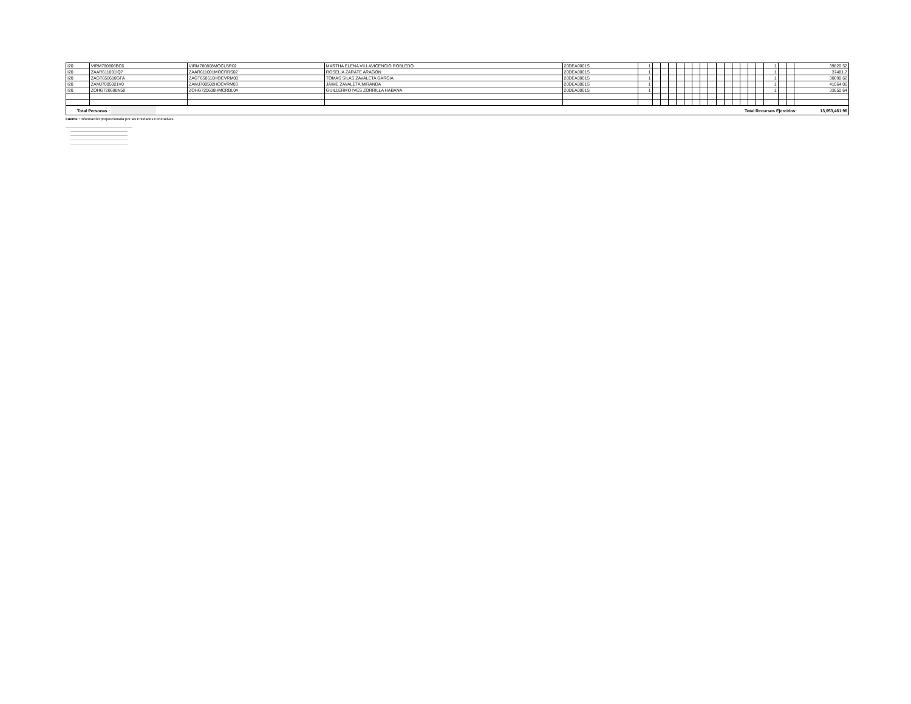| I20 | VIRM780808BC6 | VIRM780808MOCLBR02 | MARTHA ELENA VILLAVICENCIO ROBLEDO | 20DEA0001S | 1 | | | | | | | | | | | | | | | 1 | | | 39820.52 |
| I20 | ZAAR611001IQ7 | ZAAR611001MOCRRS02 | ROSELIA ZARATE ARAGON | 20DEA0001S | 1 | | | | | | | | | | | | | | | 1 | | | 37481.7 |
| I20 | ZAGT650610GFA | ZAGT650610HOCVRM00 | TOMAS SILAS ZAVALETA GARCIA | 20DEA0001S | 1 | | | | | | | | | | | | | | | 1 | | | 30690.62 |
| I20 | ZAMJ7005021V0 | ZAMJ700502HOCVRM03 | JAIME ZAVALETA MIRANDA | 20DEA0001S | 1 | | | | | | | | | | | | | | | 1 | | | 41064.06 |
| I20 | ZOHG720608N58 | ZOHG720608HMCRBL04 | GUILLERMO IVES ZORRILLA HABANA | 20DEA0001S | 1 | | | | | | | | | | | | | | | 1 | | | 33650.64 |
| Total Personas : | | | Total Recursos Ejercidos: | 13,053,461.96 |
Fuente : Información proporcionada por las Entidades Federativas.